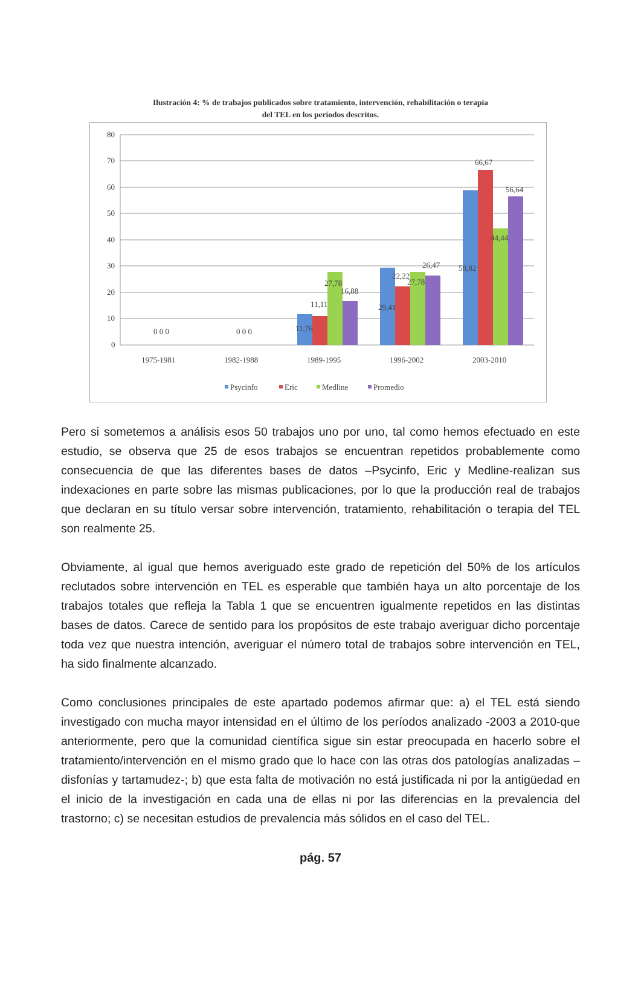Ilustración 4: % de trabajos publicados sobre tratamiento, intervención, rehabilitación o terapia
del TEL en los períodos descritos.
80
70
60
50
40
30
20
10
0
0 0 0
0 0 0
11,76
11,11
27,78
16,88
29,41
22,22
27,78
26,47
58,82
66,67
44,44
56,64
1975-1981
1982-1988
1989-1995
1996-2002
2003-2010
Psycinfo
Eric
Medline
Promedio
Pero si sometemos a análisis esos 50 trabajos uno por uno, tal como hemos efectuado en este estudio, se observa que 25 de esos trabajos se encuentran repetidos probablemente como consecuencia de que las diferentes bases de datos –Psycinfo, Eric y Medline-realizan sus indexaciones en parte sobre las mismas publicaciones, por lo que la producción real de trabajos que declaran en su título versar sobre intervención, tratamiento, rehabilitación o terapia del TEL son realmente 25.
Obviamente, al igual que hemos averiguado este grado de repetición del 50% de los artículos reclutados sobre intervención en TEL es esperable que también haya un alto porcentaje de los trabajos totales que refleja la Tabla 1 que se encuentren igualmente repetidos en las distintas bases de datos. Carece de sentido para los propósitos de este trabajo averiguar dicho porcentaje toda vez que nuestra intención, averiguar el número total de trabajos sobre intervención en TEL, ha sido finalmente alcanzado.
Como conclusiones principales de este apartado podemos afirmar que: a) el TEL está siendo investigado con mucha mayor intensidad en el último de los períodos analizado -2003 a 2010-que anteriormente, pero que la comunidad científica sigue sin estar preocupada en hacerlo sobre el tratamiento/intervención en el mismo grado que lo hace con las otras dos patologías analizadas –disfonías y tartamudez-; b) que esta falta de motivación no está justificada ni por la antigüedad en el inicio de la investigación en cada una de ellas ni por las diferencias en la prevalencia del trastorno; c) se necesitan estudios de prevalencia más sólidos en el caso del TEL.
pág. 57